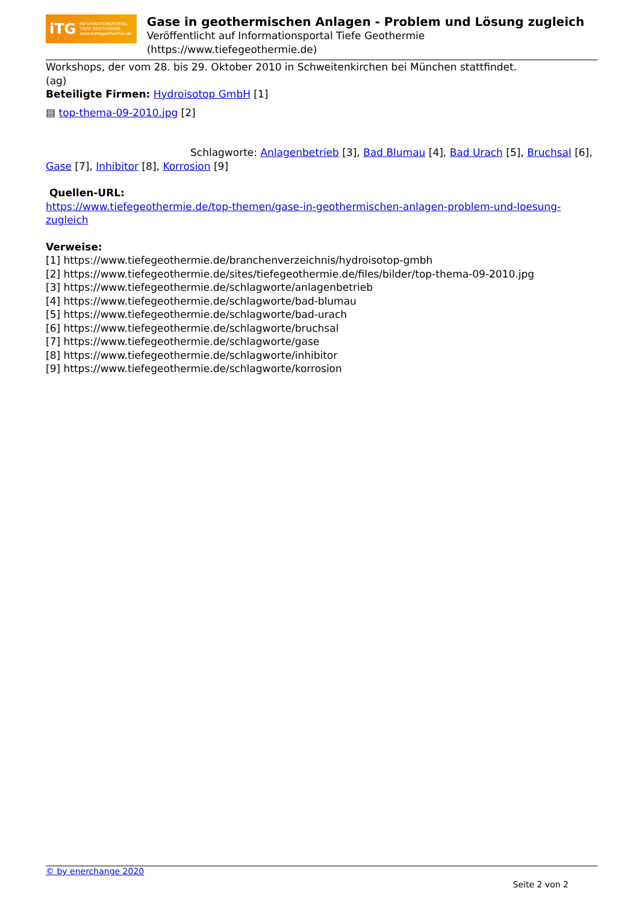iTG INFORMATIONSPORTAL
TIEFE GEOTHERMIE
www.tiefegeothermie.de
Gase in geothermischen Anlagen - Problem und Lösung zugleich
Veröffentlicht auf Informationsportal Tiefe Geothermie (https://www.tiefegeothermie.de)
Workshops, der vom 28. bis 29. Oktober 2010 in Schweitenkirchen bei München stattfindet.
(ag)
Beteiligte Firmen: Hydroisotop GmbH [1]
▤ top-thema-09-2010.jpg [2]
Schlagworte: Anlagenbetrieb [3], Bad Blumau [4], Bad Urach [5], Bruchsal [6], Gase [7], Inhibitor [8], Korrosion [9]
Quellen-URL:
https://www.tiefegeothermie.de/top-themen/gase-in-geothermischen-anlagen-problem-und-loesung-zugleich
Verweise:
[1] https://www.tiefegeothermie.de/branchenverzeichnis/hydroisotop-gmbh
[2] https://www.tiefegeothermie.de/sites/tiefegeothermie.de/files/bilder/top-thema-09-2010.jpg
[3] https://www.tiefegeothermie.de/schlagworte/anlagenbetrieb
[4] https://www.tiefegeothermie.de/schlagworte/bad-blumau
[5] https://www.tiefegeothermie.de/schlagworte/bad-urach
[6] https://www.tiefegeothermie.de/schlagworte/bruchsal
[7] https://www.tiefegeothermie.de/schlagworte/gase
[8] https://www.tiefegeothermie.de/schlagworte/inhibitor
[9] https://www.tiefegeothermie.de/schlagworte/korrosion
© by enerchange 2020
Seite 2 von 2